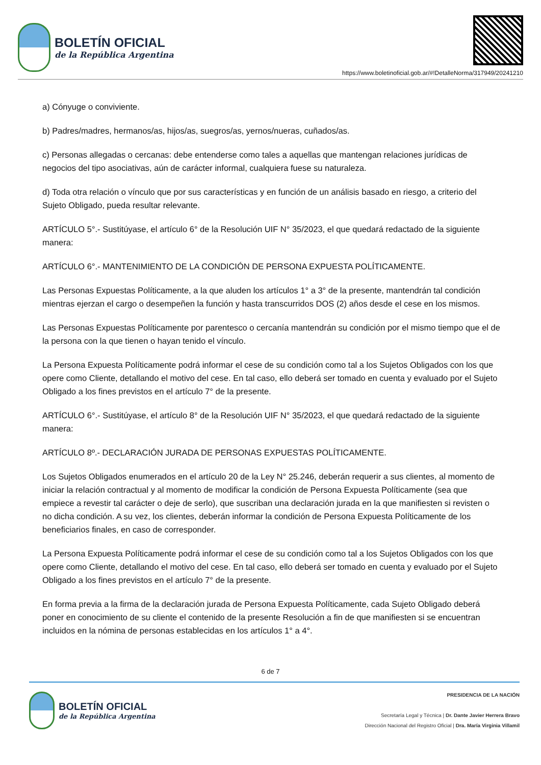BOLETÍN OFICIAL
de la República Argentina
https://www.boletinoficial.gob.ar/#!DetalleNorma/317949/20241210
a) Cónyuge o conviviente.
b) Padres/madres, hermanos/as, hijos/as, suegros/as, yernos/nueras, cuñados/as.
c) Personas allegadas o cercanas: debe entenderse como tales a aquellas que mantengan relaciones jurídicas de negocios del tipo asociativas, aún de carácter informal, cualquiera fuese su naturaleza.
d) Toda otra relación o vínculo que por sus características y en función de un análisis basado en riesgo, a criterio del Sujeto Obligado, pueda resultar relevante.
ARTÍCULO 5°.- Sustitúyase, el artículo 6° de la Resolución UIF N° 35/2023, el que quedará redactado de la siguiente manera:
ARTÍCULO 6°.- MANTENIMIENTO DE LA CONDICIÓN DE PERSONA EXPUESTA POLÍTICAMENTE.
Las Personas Expuestas Políticamente, a la que aluden los artículos 1° a 3° de la presente, mantendrán tal condición mientras ejerzan el cargo o desempeñen la función y hasta transcurridos DOS (2) años desde el cese en los mismos.
Las Personas Expuestas Políticamente por parentesco o cercanía mantendrán su condición por el mismo tiempo que el de la persona con la que tienen o hayan tenido el vínculo.
La Persona Expuesta Políticamente podrá informar el cese de su condición como tal a los Sujetos Obligados con los que opere como Cliente, detallando el motivo del cese. En tal caso, ello deberá ser tomado en cuenta y evaluado por el Sujeto Obligado a los fines previstos en el artículo 7° de la presente.
ARTÍCULO 6°.- Sustitúyase, el artículo 8° de la Resolución UIF N° 35/2023, el que quedará redactado de la siguiente manera:
ARTÍCULO 8º.- DECLARACIÓN JURADA DE PERSONAS EXPUESTAS POLÍTICAMENTE.
Los Sujetos Obligados enumerados en el artículo 20 de la Ley N° 25.246, deberán requerir a sus clientes, al momento de iniciar la relación contractual y al momento de modificar la condición de Persona Expuesta Políticamente (sea que empiece a revestir tal carácter o deje de serlo), que suscriban una declaración jurada en la que manifiesten si revisten o no dicha condición. A su vez, los clientes, deberán informar la condición de Persona Expuesta Políticamente de los beneficiarios finales, en caso de corresponder.
La Persona Expuesta Políticamente podrá informar el cese de su condición como tal a los Sujetos Obligados con los que opere como Cliente, detallando el motivo del cese. En tal caso, ello deberá ser tomado en cuenta y evaluado por el Sujeto Obligado a los fines previstos en el artículo 7° de la presente.
En forma previa a la firma de la declaración jurada de Persona Expuesta Políticamente, cada Sujeto Obligado deberá poner en conocimiento de su cliente el contenido de la presente Resolución a fin de que manifiesten si se encuentran incluidos en la nómina de personas establecidas en los artículos 1° a 4°.
6 de 7
BOLETÍN OFICIAL
de la República Argentina
PRESIDENCIA DE LA NACIÓN
Secretaría Legal y Técnica | Dr. Dante Javier Herrera Bravo
Dirección Nacional del Registro Oficial | Dra. María Virginia Villamil